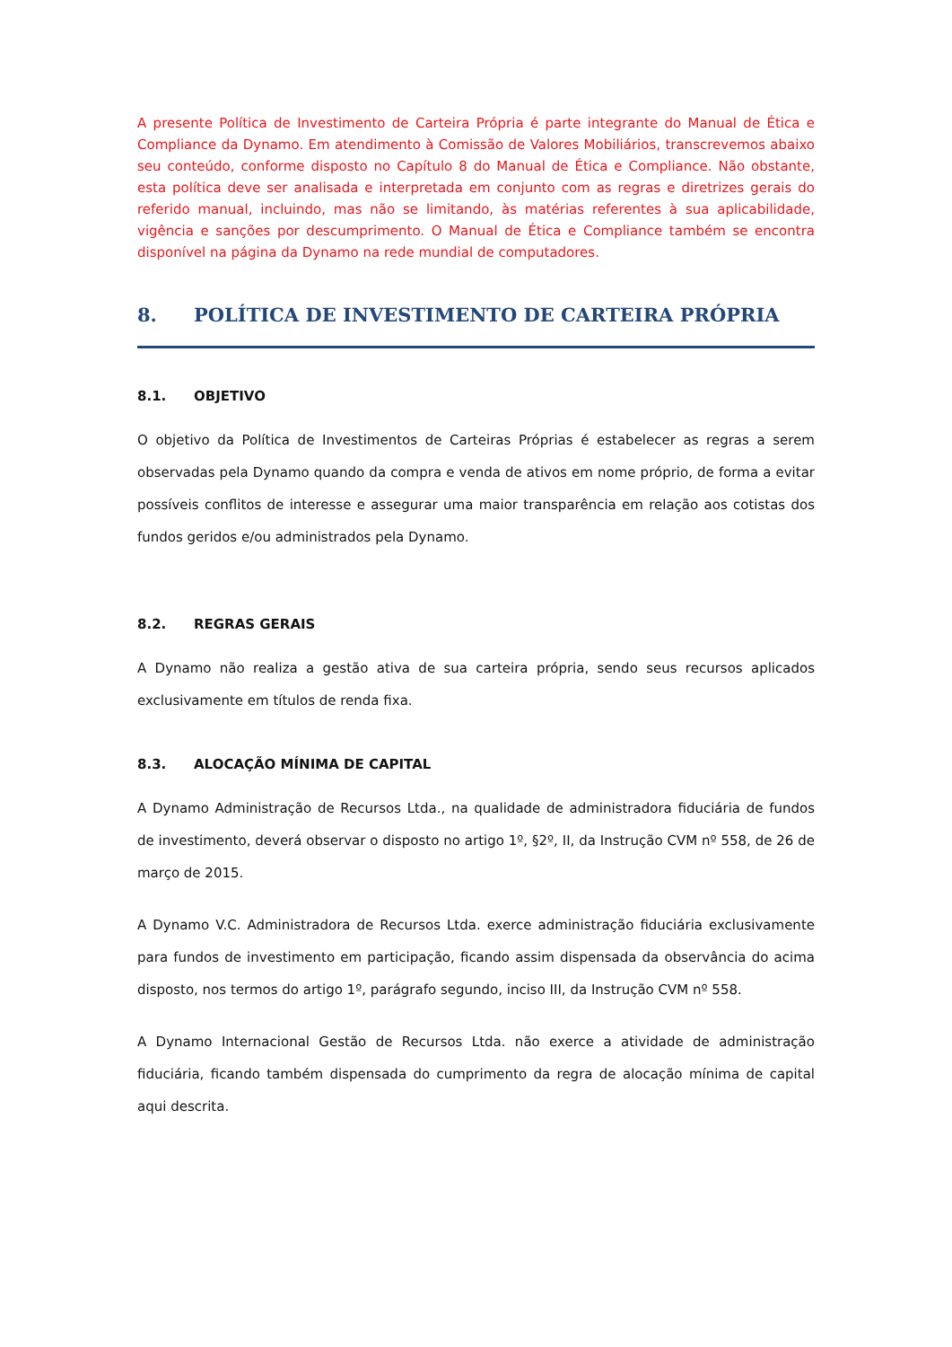A presente Política de Investimento de Carteira Própria é parte integrante do Manual de Ética e Compliance da Dynamo. Em atendimento à Comissão de Valores Mobiliários, transcrevemos abaixo seu conteúdo, conforme disposto no Capítulo 8 do Manual de Ética e Compliance. Não obstante, esta política deve ser analisada e interpretada em conjunto com as regras e diretrizes gerais do referido manual, incluindo, mas não se limitando, às matérias referentes à sua aplicabilidade, vigência e sanções por descumprimento. O Manual de Ética e Compliance também se encontra disponível na página da Dynamo na rede mundial de computadores.
8. POLÍTICA DE INVESTIMENTO DE CARTEIRA PRÓPRIA
8.1. OBJETIVO
O objetivo da Política de Investimentos de Carteiras Próprias é estabelecer as regras a serem observadas pela Dynamo quando da compra e venda de ativos em nome próprio, de forma a evitar possíveis conflitos de interesse e assegurar uma maior transparência em relação aos cotistas dos fundos geridos e/ou administrados pela Dynamo.
8.2. REGRAS GERAIS
A Dynamo não realiza a gestão ativa de sua carteira própria, sendo seus recursos aplicados exclusivamente em títulos de renda fixa.
8.3. ALOCAÇÃO MÍNIMA DE CAPITAL
A Dynamo Administração de Recursos Ltda., na qualidade de administradora fiduciária de fundos de investimento, deverá observar o disposto no artigo 1º, §2º, II, da Instrução CVM nº 558, de 26 de março de 2015.
A Dynamo V.C. Administradora de Recursos Ltda. exerce administração fiduciária exclusivamente para fundos de investimento em participação, ficando assim dispensada da observância do acima disposto, nos termos do artigo 1º, parágrafo segundo, inciso III, da Instrução CVM nº 558.
A Dynamo Internacional Gestão de Recursos Ltda. não exerce a atividade de administração fiduciária, ficando também dispensada do cumprimento da regra de alocação mínima de capital aqui descrita.